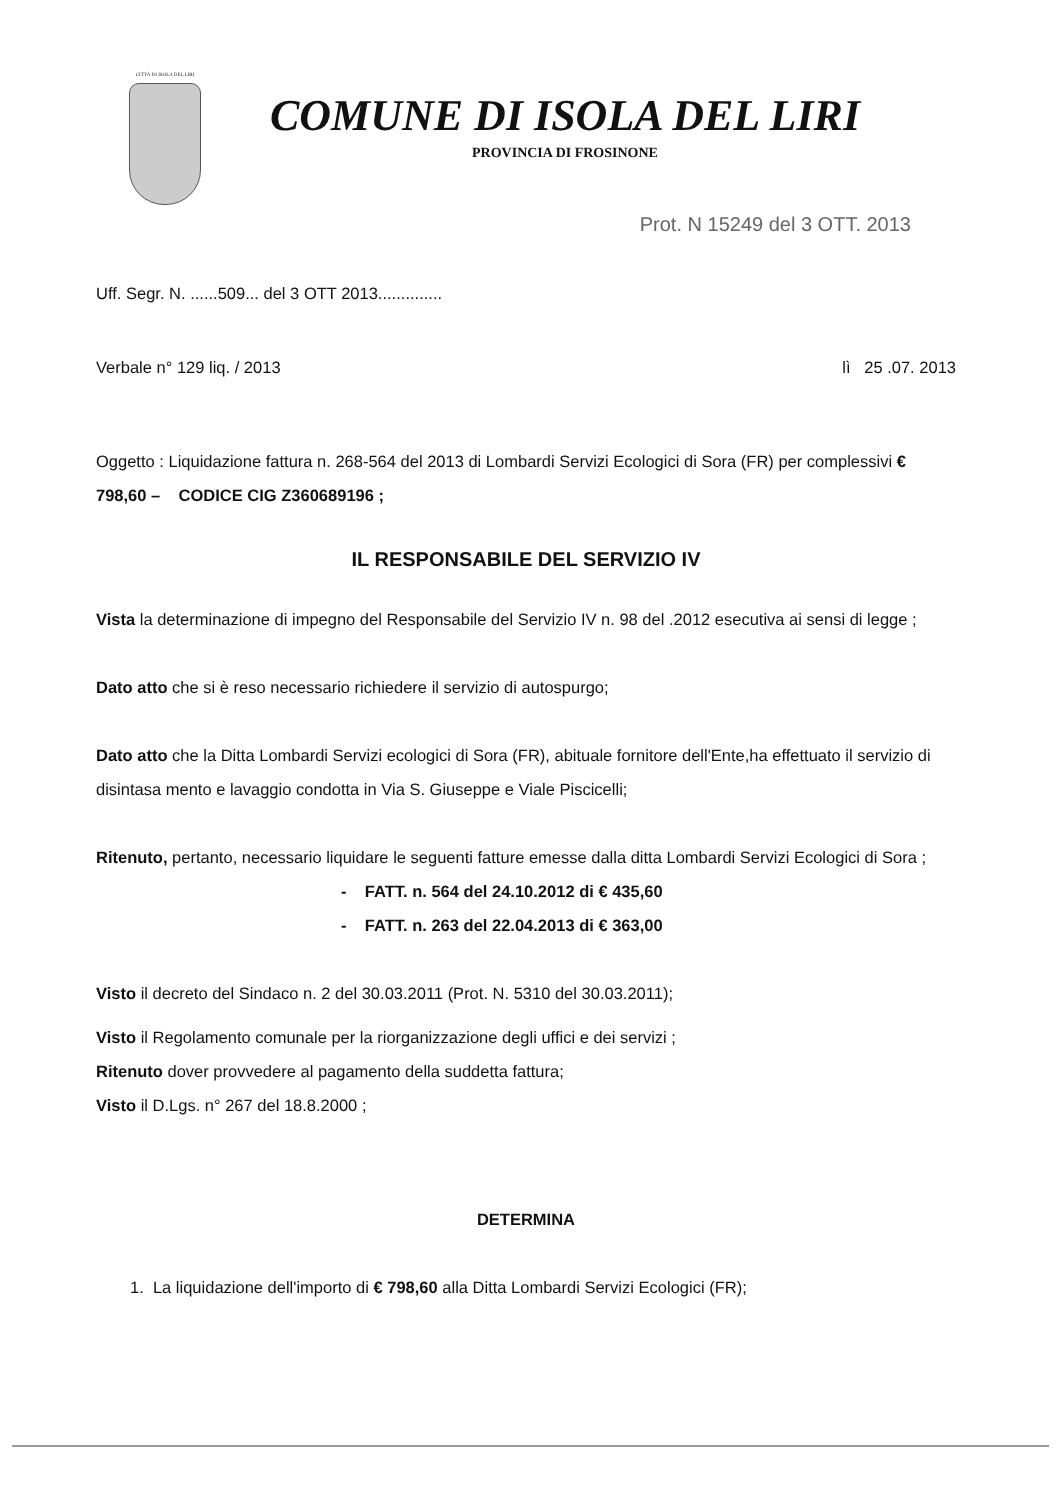CITTÀ DI ISOLA DEL LIRI
COMUNE DI ISOLA DEL LIRI
PROVINCIA DI FROSINONE
Prot. N 15249 del 3 OTT. 2013
Uff. Segr. N. ......509... del 3 OTT 2013..............
Verbale n° 129 liq. / 2013 lì 25 .07. 2013
Oggetto : Liquidazione fattura n. 268-564 del 2013 di Lombardi Servizi Ecologici di Sora (FR) per complessivi € 798,60 – CODICE CIG Z360689196 ;
IL RESPONSABILE DEL SERVIZIO IV
Vista la determinazione di impegno del Responsabile del Servizio IV n. 98 del .2012 esecutiva ai sensi di legge ;
Dato atto che si è reso necessario richiedere il servizio di autospurgo;
Dato atto che la Ditta Lombardi Servizi ecologici di Sora (FR), abituale fornitore dell'Ente,ha effettuato il servizio di disintasa mento e lavaggio condotta in Via S. Giuseppe e Viale Piscicelli;
Ritenuto, pertanto, necessario liquidare le seguenti fatture emesse dalla ditta Lombardi Servizi Ecologici di Sora ;
- FATT. n. 564 del 24.10.2012 di € 435,60
- FATT. n. 263 del 22.04.2013 di € 363,00
Visto il decreto del Sindaco n. 2 del 30.03.2011 (Prot. N. 5310 del 30.03.2011);
Visto il Regolamento comunale per la riorganizzazione degli uffici e dei servizi ;
Ritenuto dover provvedere al pagamento della suddetta fattura;
Visto il D.Lgs. n° 267 del 18.8.2000 ;
DETERMINA
1. La liquidazione dell'importo di € 798,60 alla Ditta Lombardi Servizi Ecologici (FR);